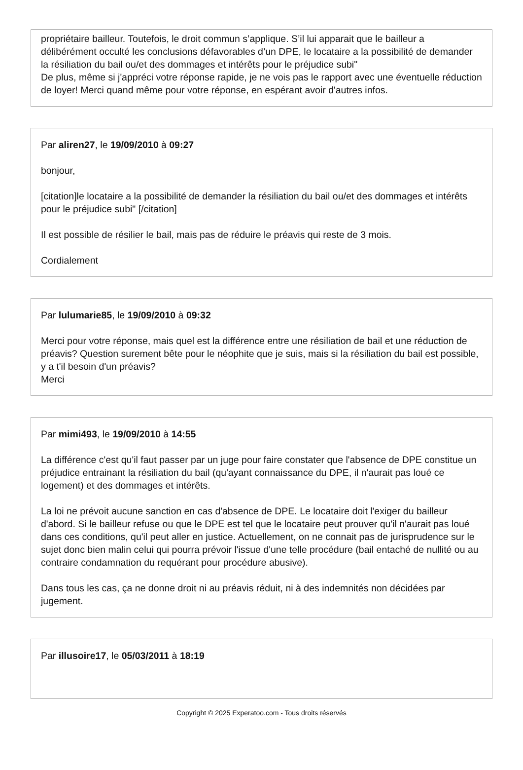propriétaire bailleur. Toutefois, le droit commun s’applique. S’il lui apparait que le bailleur a délibérément occulté les conclusions défavorables d’un DPE, le locataire a la possibilité de demander la résiliation du bail ou/et des dommages et intérêts pour le préjudice subi"
De plus, même si j'appréci votre réponse rapide, je ne vois pas le rapport avec une éventuelle réduction de loyer! Merci quand même pour votre réponse, en espérant avoir d'autres infos.
Par aliren27, le 19/09/2010 à 09:27
bonjour,
[citation]le locataire a la possibilité de demander la résiliation du bail ou/et des dommages et intérêts pour le préjudice subi" [/citation]
Il est possible de résilier le bail, mais pas de réduire le préavis qui reste de 3 mois.
Cordialement
Par lulumarie85, le 19/09/2010 à 09:32
Merci pour votre réponse, mais quel est la différence entre une résiliation de bail et une réduction de préavis? Question surement bête pour le néophite que je suis, mais si la résiliation du bail est possible, y a t'il besoin d'un préavis?
Merci
Par mimi493, le 19/09/2010 à 14:55
La différence c'est qu'il faut passer par un juge pour faire constater que l'absence de DPE constitue un préjudice entrainant la résiliation du bail (qu'ayant connaissance du DPE, il n'aurait pas loué ce logement) et des dommages et intérêts.
La loi ne prévoit aucune sanction en cas d'absence de DPE. Le locataire doit l'exiger du bailleur d'abord. Si le bailleur refuse ou que le DPE est tel que le locataire peut prouver qu'il n'aurait pas loué dans ces conditions, qu'il peut aller en justice. Actuellement, on ne connait pas de jurisprudence sur le sujet donc bien malin celui qui pourra prévoir l'issue d'une telle procédure (bail entaché de nullité ou au contraire condamnation du requérant pour procédure abusive).
Dans tous les cas, ça ne donne droit ni au préavis réduit, ni à des indemnités non décidées par jugement.
Par illusoire17, le 05/03/2011 à 18:19
Copyright © 2025 Experatoo.com - Tous droits réservés